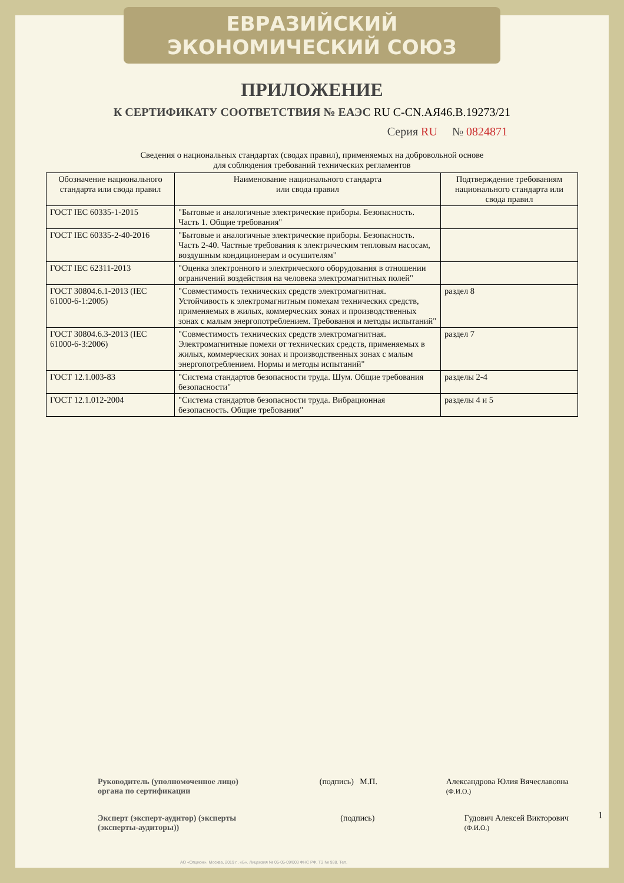ЕВРАЗИЙСКИЙ ЭКОНОМИЧЕСКИЙ СОЮЗ
ПРИЛОЖЕНИЕ
К СЕРТИФИКАТУ СООТВЕТСТВИЯ № ЕАЭС RU C-CN.АЯ46.В.19273/21
Серия RU № 0824871
Сведения о национальных стандартах (сводах правил), применяемых на добровольной основе
для соблюдения требований технических регламентов
| Обозначение национального стандарта или свода правил | Наименование национального стандарта или свода правил | Подтверждение требованиям национального стандарта или свода правил |
| --- | --- | --- |
| ГОСТ IEC 60335-1-2015 | "Бытовые и аналогичные электрические приборы. Безопасность. Часть 1. Общие требования" | |
| ГОСТ IEC 60335-2-40-2016 | "Бытовые и аналогичные электрические приборы. Безопасность. Часть 2-40. Частные требования к электрическим тепловым насосам, воздушным кондиционерам и осушителям" | |
| ГОСТ IEC 62311-2013 | "Оценка электронного и электрического оборудования в отношении ограничений воздействия на человека электромагнитных полей" | |
| ГОСТ 30804.6.1-2013 (IEC 61000-6-1:2005) | "Совместимость технических средств электромагнитная. Устойчивость к электромагнитным помехам технических средств, применяемых в жилых, коммерческих зонах и производственных зонах с малым энергопотреблением. Требования и методы испытаний" | раздел 8 |
| ГОСТ 30804.6.3-2013 (IEC 61000-6-3:2006) | "Совместимость технических средств электромагнитная. Электромагнитные помехи от технических средств, применяемых в жилых, коммерческих зонах и производственных зонах с малым энергопотреблением. Нормы и методы испытаний" | раздел 7 |
| ГОСТ 12.1.003-83 | "Система стандартов безопасности труда. Шум. Общие требования безопасности" | разделы 2-4 |
| ГОСТ 12.1.012-2004 | "Система стандартов безопасности труда. Вибрационная безопасность. Общие требования" | разделы 4 и 5 |
Руководитель (уполномоченное лицо) органа по сертификации
(подпись) М.П. Александрова Юлия Вячеславовна
(Ф.И.О.)
Эксперт (эксперт-аудитор) (эксперты (эксперты-аудиторы))
(подпись) Гудович Алексей Викторович
(Ф.И.О.)
1
АО «Опцион», Москва, 2019 г., «Б». Лицензия № 05-05-09/003 ФНС РФ. ТЗ № 938. Тел.